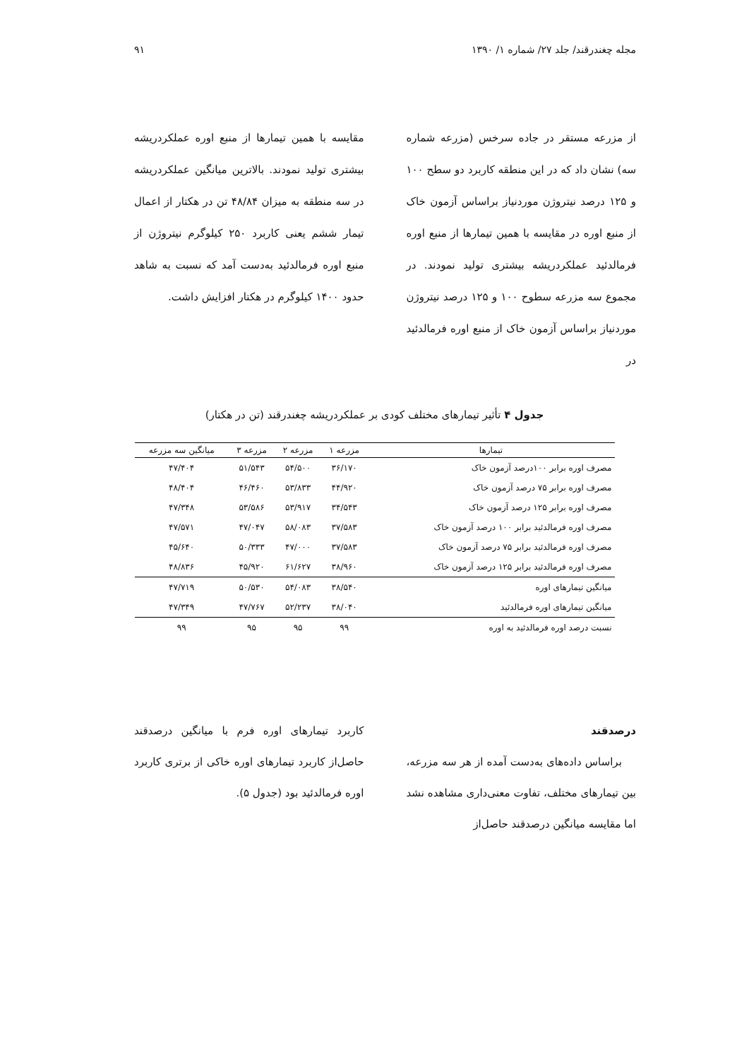مجله چغندرقند/ جلد ۲۷/ شماره ۱/ ۱۳۹۰ ۹۱
از مزرعه مستقر در جاده سرخس (مزرعه شماره سه) نشان داد که در این منطقه کاربرد دو سطح ۱۰۰ و ۱۲۵ درصد نیتروژن موردنیاز براساس آزمون خاک از منبع اوره در مقایسه با همین تیمارها از منبع اوره فرمالدئید عملکردریشه بیشتری تولید نمودند. در مجموع سه مزرعه سطوح ۱۰۰ و ۱۲۵ درصد نیتروژن موردنیاز براساس آزمون خاک از منبع اوره فرمالدئید در
مقایسه با همین تیمارها از منبع اوره عملکردریشه بیشتری تولید نمودند. بالاترین میانگین عملکردریشه در سه منطقه به میزان ۴۸/۸۴ تن در هکتار از اعمال تیمار ششم یعنی کاربرد ۲۵۰ کیلوگرم نیتروژن از منبع اوره فرمالدئید به‌دست آمد که نسبت به شاهد حدود ۱۴۰۰ کیلوگرم در هکتار افزایش داشت.
جدول ۴ تأثیر تیمارهای مختلف کودی بر عملکردریشه چغندرقند (تن در هکتار)
| تیمارها | مزرعه ۱ | مزرعه ۲ | مزرعه ۳ | میانگین سه مزرعه |
| --- | --- | --- | --- | --- |
| مصرف اوره برابر ۱۰۰درصد آزمون خاک | ۳۶/۱۷۰ | ۵۴/۵۰۰ | ۵۱/۵۴۳ | ۴۷/۴۰۴ |
| مصرف اوره برابر ۷۵ درصد آزمون خاک | ۴۴/۹۲۰ | ۵۳/۸۳۳ | ۴۶/۴۶۰ | ۴۸/۴۰۴ |
| مصرف اوره برابر ۱۲۵ درصد آزمون خاک | ۳۴/۵۴۳ | ۵۳/۹۱۷ | ۵۳/۵۸۶ | ۴۷/۳۴۸ |
| مصرف اوره فرمالدئید برابر ۱۰۰ درصد آزمون خاک | ۳۷/۵۸۳ | ۵۸/۰۸۳ | ۴۷/۰۴۷ | ۴۷/۵۷۱ |
| مصرف اوره فرمالدئید برابر ۷۵ درصد آزمون خاک | ۳۷/۵۸۳ | ۴۷/۰۰۰ | ۵۰/۳۳۳ | ۴۵/۶۴۰ |
| مصرف اوره فرمالدئید برابر ۱۲۵ درصد آزمون خاک | ۳۸/۹۶۰ | ۶۱/۶۲۷ | ۴۵/۹۲۰ | ۴۸/۸۳۶ |
| میانگین تیمارهای اوره | ۳۸/۵۴۰ | ۵۴/۰۸۳ | ۵۰/۵۳۰ | ۴۷/۷۱۹ |
| میانگین تیمارهای اوره فرمالدئید | ۳۸/۰۴۰ | ۵۲/۲۳۷ | ۴۷/۷۶۷ | ۴۷/۳۴۹ |
| نسبت درصد اوره فرمالدئید به اوره | ۹۹ | ۹۵ | ۹۵ | ۹۹ |
درصدقند
براساس داده‌های به‌دست آمده از هر سه مزرعه، بین تیمارهای مختلف، تفاوت معنی‌داری مشاهده نشد اما مقایسه میانگین درصدقند حاصل‌از
کاربرد تیمارهای اوره فرم با میانگین درصدقند حاصل‌از کاربرد تیمارهای اوره خاکی از برتری کاربرد اوره فرمالدئید بود (جدول ۵).